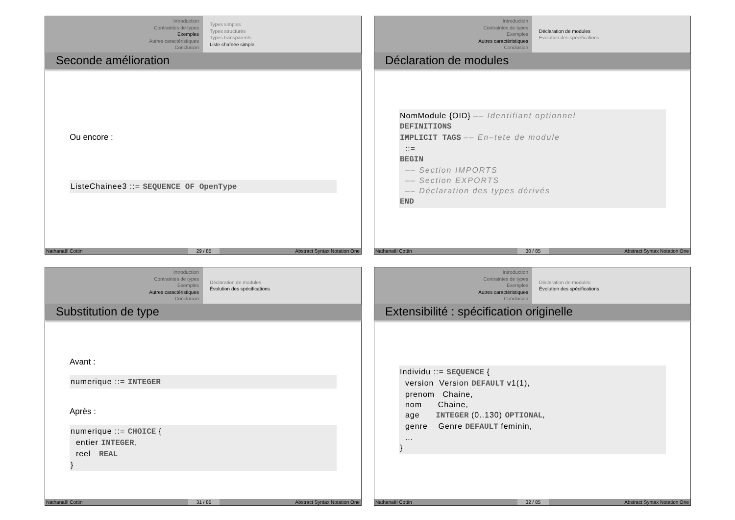Introduction
Contraintes de types
Exemples
Autres caractéristiques
Conclusion
Types simples
Types structurés
Types transparents
Liste chaînée simple
Seconde amélioration
Ou encore :
ListeChainee3 ::= SEQUENCE OF OpenType
Nathanaël Cottin 29 / 85 Abstract Syntax Notation One
Introduction
Contraintes de types
Exemples
Autres caractéristiques
Conclusion
Déclaration de modules
Évolution des spécifications
Déclaration de modules
NomModule {OID} –– Identifiant optionnel DEFINITIONS IMPLICIT TAGS –– En–tete de module ::= BEGIN –– Section IMPORTS –– Section EXPORTS –– Déclaration des types dérivés END
Nathanaël Cottin 30 / 85 Abstract Syntax Notation One
Introduction
Contraintes de types
Exemples
Autres caractéristiques
Conclusion
Déclaration de modules
Évolution des spécifications
Substitution de type
Avant :
numerique ::= INTEGER
Après :
numerique ::= CHOICE { entier INTEGER, reel REAL }
Nathanaël Cottin 31 / 85 Abstract Syntax Notation One
Introduction
Contraintes de types
Exemples
Autres caractéristiques
Conclusion
Déclaration de modules
Évolution des spécifications
Extensibilité : spécification originelle
Individu ::= SEQUENCE { version Version DEFAULT v1(1), prenom Chaine, nom Chaine, age INTEGER (0..130) OPTIONAL, genre Genre DEFAULT feminin, ... }
Nathanaël Cottin 32 / 85 Abstract Syntax Notation One